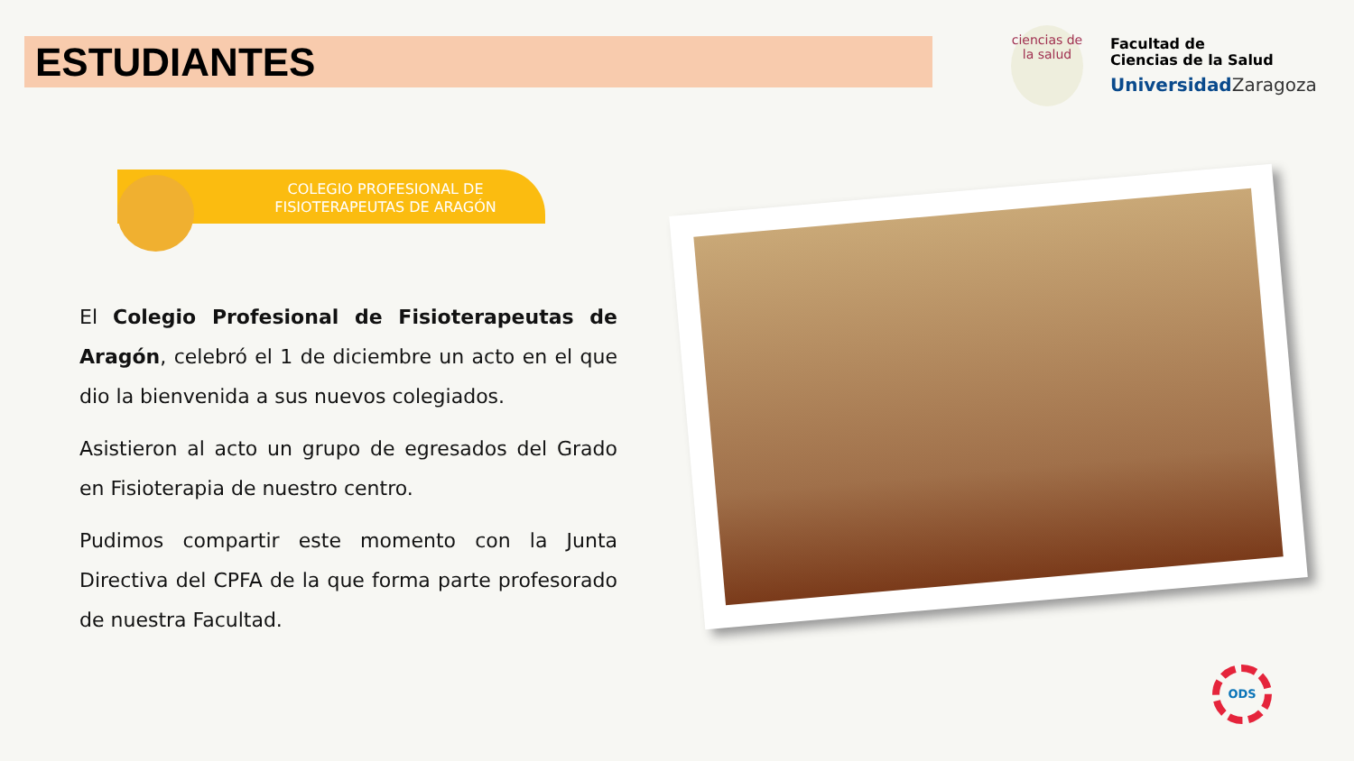ESTUDIANTES
ciencias de la salud
Facultad de
Ciencias de la Salud
Universidad Zaragoza
COLEGIO PROFESIONAL DE
FISIOTERAPEUTAS DE ARAGÓN
El Colegio Profesional de Fisioterapeutas de Aragón, celebró el 1 de diciembre un acto en el que dio la bienvenida a sus nuevos colegiados.
Asistieron al acto un grupo de egresados del Grado en Fisioterapia de nuestro centro.
Pudimos compartir este momento con la Junta Directiva del CPFA de la que forma parte profesorado de nuestra Facultad.
ODS